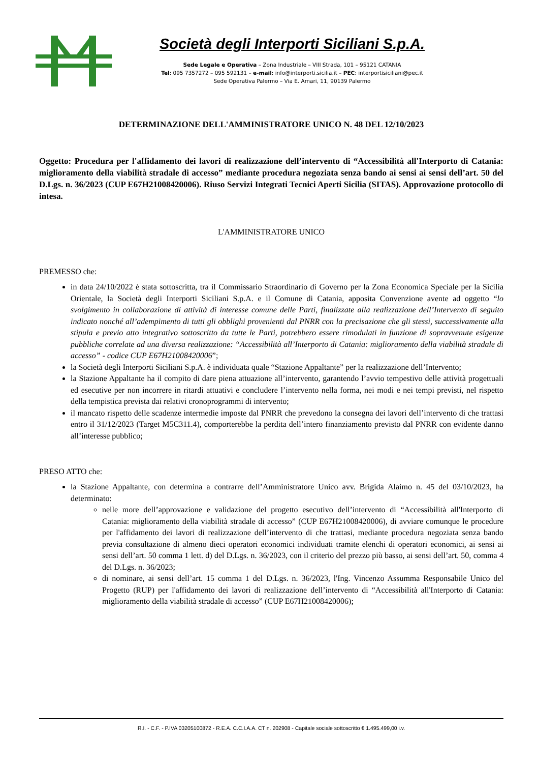Società degli Interporti Siciliani S.p.A.
Sede Legale e Operativa – Zona Industriale – VIII Strada, 101 – 95121 CATANIA
Tel: 095 7357272 – 095 592131 – e-mail: info@interporti.sicilia.it – PEC: interportisiciliani@pec.it
Sede Operativa Palermo – Via E. Amari, 11, 90139 Palermo
DETERMINAZIONE DELL'AMMINISTRATORE UNICO N. 48 DEL 12/10/2023
Oggetto: Procedura per l'affidamento dei lavori di realizzazione dell’intervento di “Accessibilità all'Interporto di Catania: miglioramento della viabilità stradale di accesso” mediante procedura negoziata senza bando ai sensi ai sensi dell’art. 50 del D.Lgs. n. 36/2023 (CUP E67H21008420006). Riuso Servizi Integrati Tecnici Aperti Sicilia (SITAS). Approvazione protocollo di intesa.
L'AMMINISTRATORE UNICO
PREMESSO che:
in data 24/10/2022 è stata sottoscritta, tra il Commissario Straordinario di Governo per la Zona Economica Speciale per la Sicilia Orientale, la Società degli Interporti Siciliani S.p.A. e il Comune di Catania, apposita Convenzione avente ad oggetto “lo svolgimento in collaborazione di attività di interesse comune delle Parti, finalizzate alla realizzazione dell’Intervento di seguito indicato nonché all’adempimento di tutti gli obblighi provenienti dal PNRR con la precisazione che gli stessi, successivamente alla stipula e previo atto integrativo sottoscritto da tutte le Parti, potrebbero essere rimodulati in funzione di sopravvenute esigenze pubbliche correlate ad una diversa realizzazione: “Accessibilità all’Interporto di Catania: miglioramento della viabilità stradale di accesso” - codice CUP E67H21008420006”;
la Società degli Interporti Siciliani S.p.A. è individuata quale “Stazione Appaltante” per la realizzazione dell’Intervento;
la Stazione Appaltante ha il compito di dare piena attuazione all’intervento, garantendo l’avvio tempestivo delle attività progettuali ed esecutive per non incorrere in ritardi attuativi e concludere l’intervento nella forma, nei modi e nei tempi previsti, nel rispetto della tempistica prevista dai relativi cronoprogrammi di intervento;
il mancato rispetto delle scadenze intermedie imposte dal PNRR che prevedono la consegna dei lavori dell’intervento di che trattasi entro il 31/12/2023 (Target M5C311.4), comporterebbe la perdita dell’intero finanziamento previsto dal PNRR con evidente danno all’interesse pubblico;
PRESO ATTO che:
la Stazione Appaltante, con determina a contrarre dell’Amministratore Unico avv. Brigida Alaimo n. 45 del 03/10/2023, ha determinato:
nelle more dell’approvazione e validazione del progetto esecutivo dell’intervento di “Accessibilità all'Interporto di Catania: miglioramento della viabilità stradale di accesso” (CUP E67H21008420006), di avviare comunque le procedure per l'affidamento dei lavori di realizzazione dell’intervento di che trattasi, mediante procedura negoziata senza bando previa consultazione di almeno dieci operatori economici individuati tramite elenchi di operatori economici, ai sensi ai sensi dell’art. 50 comma 1 lett. d) del D.Lgs. n. 36/2023, con il criterio del prezzo più basso, ai sensi dell’art. 50, comma 4 del D.Lgs. n. 36/2023;
di nominare, ai sensi dell’art. 15 comma 1 del D.Lgs. n. 36/2023, l'Ing. Vincenzo Assumma Responsabile Unico del Progetto (RUP) per l'affidamento dei lavori di realizzazione dell’intervento di “Accessibilità all'Interporto di Catania: miglioramento della viabilità stradale di accesso” (CUP E67H21008420006);
R.I. - C.F. - P.IVA 03205100872 - R.E.A. C.C.I.A.A. CT n. 202908 - Capitale sociale sottoscritto € 1.495.499,00 i.v.